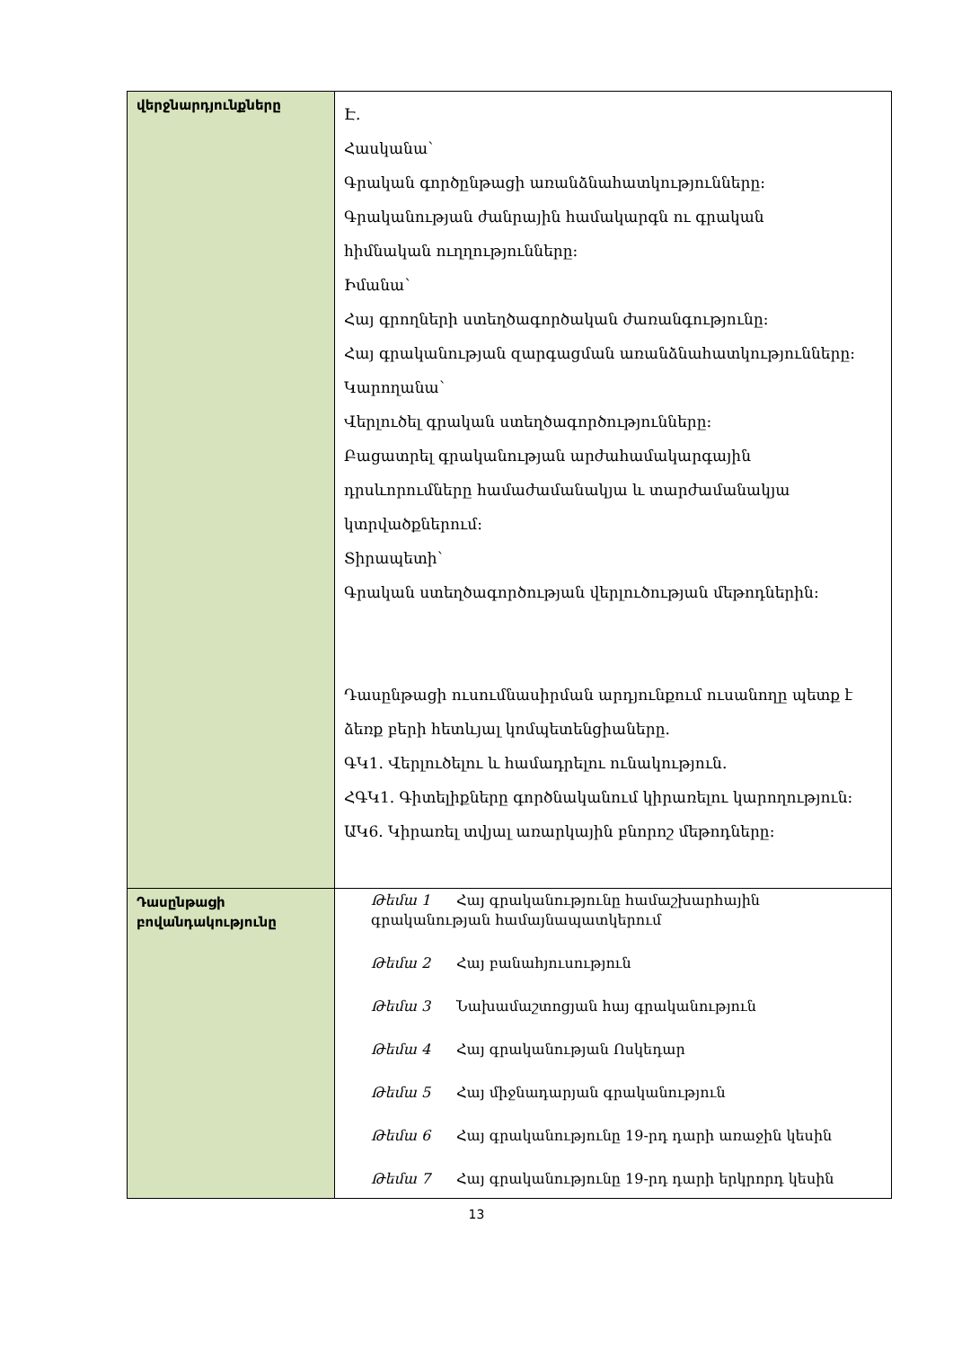| վերջնարդյունքները | Է. Հասկանա՝ Գրական գործընթացի առանձնահատկությունները: Գրականության ժանրային համակարգն ու գրական հիմնական ուղղությունները: Իմանա՝ Հայ գրողների ստեղծագործական ժառանգությունը: Հայ գրականության զարգացման առանձնահատկությունները: Կարողանա՝ Վերլուծել գրական ստեղծագործությունները: Բացատրել գրականության արժահամակարգային դրսևորումները համաժամանակյա և տարժամանակյա կտրվածքներում: Տիրապետի՝ Գրական ստեղծագործության վերլուծության մեթոդներին: Դասընթացի ուսումնասիրման արդյունքում ուսանողը պետք է ձեռք բերի հետևյալ կոմպետենցիաները. ԳԿ1. Վերլուծելու և համադրելու ունակություն. ՀԳԿ1. Գիտելիքները գործնականում կիրառելու կարողություն: ԱԿ6. Կիրառել տվյալ առարկային բնորոշ մեթոդները: |
| Դասընթացի բովանդակությունը | Թեմա 1 Հայ գրականությունը համաշխարհային գրականության համայնապատկերում Թեմա 2 Հայ բանահյուսություն Թեմա 3 Նախամաշտոցյան հայ գրականություն Թեմա 4 Հայ գրականության Ոսկեդար Թեմա 5 Հայ միջնադարյան գրականություն Թեմա 6 Հայ գրականությունը 19-րդ դարի առաջին կեսին Թեմա 7 Հայ գրականությունը 19-րդ դարի երկրորդ կեսին |
13